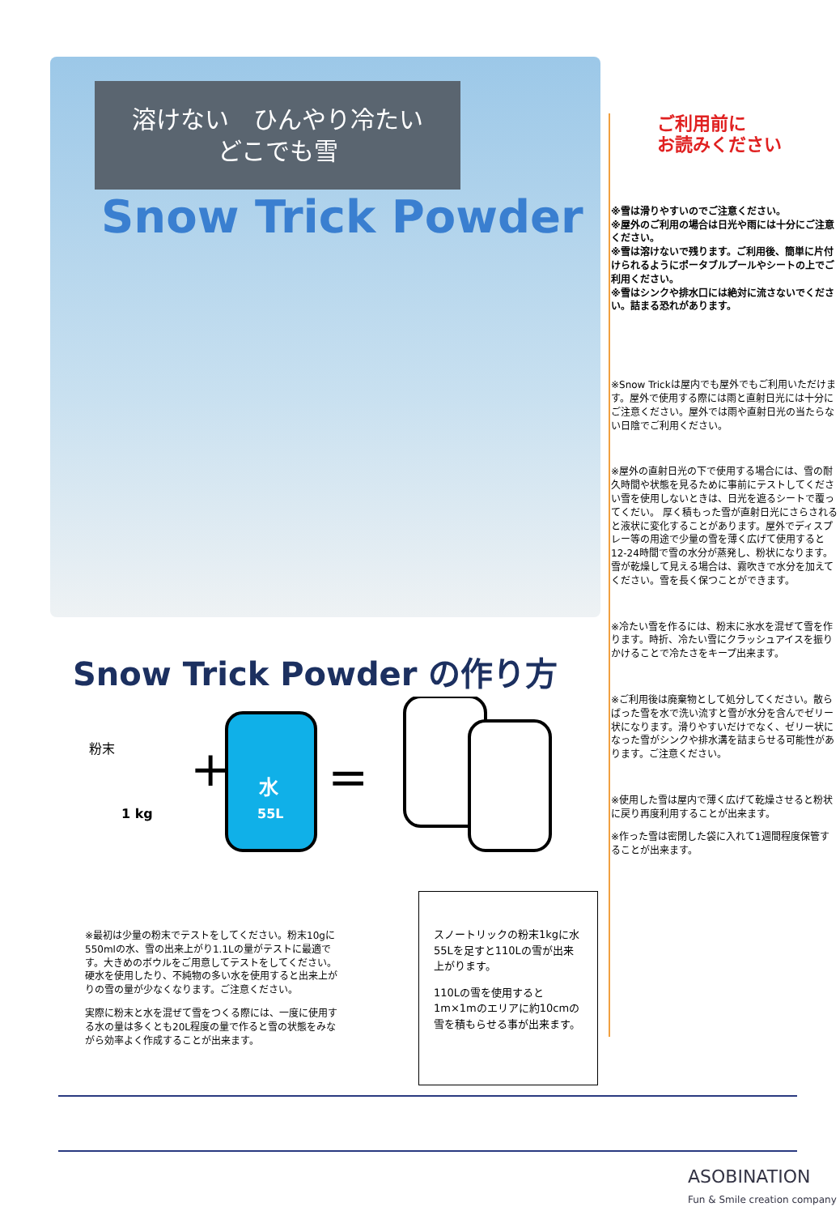溶けない　ひんやり冷たい
どこでも雪
Snow Trick Powder
ご利用前に
お読みください
※雪は滑りやすいのでご注意ください。
※屋外のご利用の場合は日光や雨には十分にご注意ください。
※雪は溶けないで残ります。ご利用後、簡単に片付けられるようにポータブルプールやシートの上でご利用ください。
※雪はシンクや排水口には絶対に流さないでください。詰まる恐れがあります。
※Snow Trickは屋内でも屋外でもご利用いただけます。屋外で使用する際には雨と直射日光には十分にご注意ください。屋外では雨や直射日光の当たらない日陰でご利用ください。
※屋外の直射日光の下で使用する場合には、雪の耐久時間や状態を見るために事前にテストしてください雪を使用しないときは、日光を遮るシートで覆ってくだい。 厚く積もった雪が直射日光にさらされると液状に変化することがあります。屋外でディスプレー等の用途で少量の雪を薄く広げて使用すると12-24時間で雪の水分が蒸発し、粉状になります。雪が乾燥して見える場合は、霧吹きで水分を加えてください。雪を長く保つことができます。
※冷たい雪を作るには、粉末に氷水を混ぜて雪を作ります。時折、冷たい雪にクラッシュアイスを振りかけることで冷たさをキープ出来ます。
※ご利用後は廃棄物として処分してください。散らばった雪を水で洗い流すと雪が水分を含んでゼリー状になります。滑りやすいだけでなく、ゼリー状になった雪がシンクや排水溝を詰まらせる可能性があります。ご注意ください。
※使用した雪は屋内で薄く広げて乾燥させると粉状に戻り再度利用することが出来ます。
※作った雪は密閉した袋に入れて1週間程度保管することが出来ます。
Snow Trick Powder の作り方
粉末
1 kg
+
水
55L
=
※最初は少量の粉末でテストをしてください。粉末10gに550mlの水、雪の出来上がり1.1Lの量がテストに最適です。大きめのボウルをご用意してテストをしてください。硬水を使用したり、不純物の多い水を使用すると出来上がりの雪の量が少なくなります。ご注意ください。
実際に粉末と水を混ぜて雪をつくる際には、一度に使用する水の量は多くとも20L程度の量で作ると雪の状態をみながら効率よく作成することが出来ます。
スノートリックの粉末1kgに水55Lを足すと110Lの雪が出来上がります。
110Lの雪を使用すると1m×1mのエリアに約10cmの雪を積もらせる事が出来ます。
ASOBINATION
Fun & Smile creation company